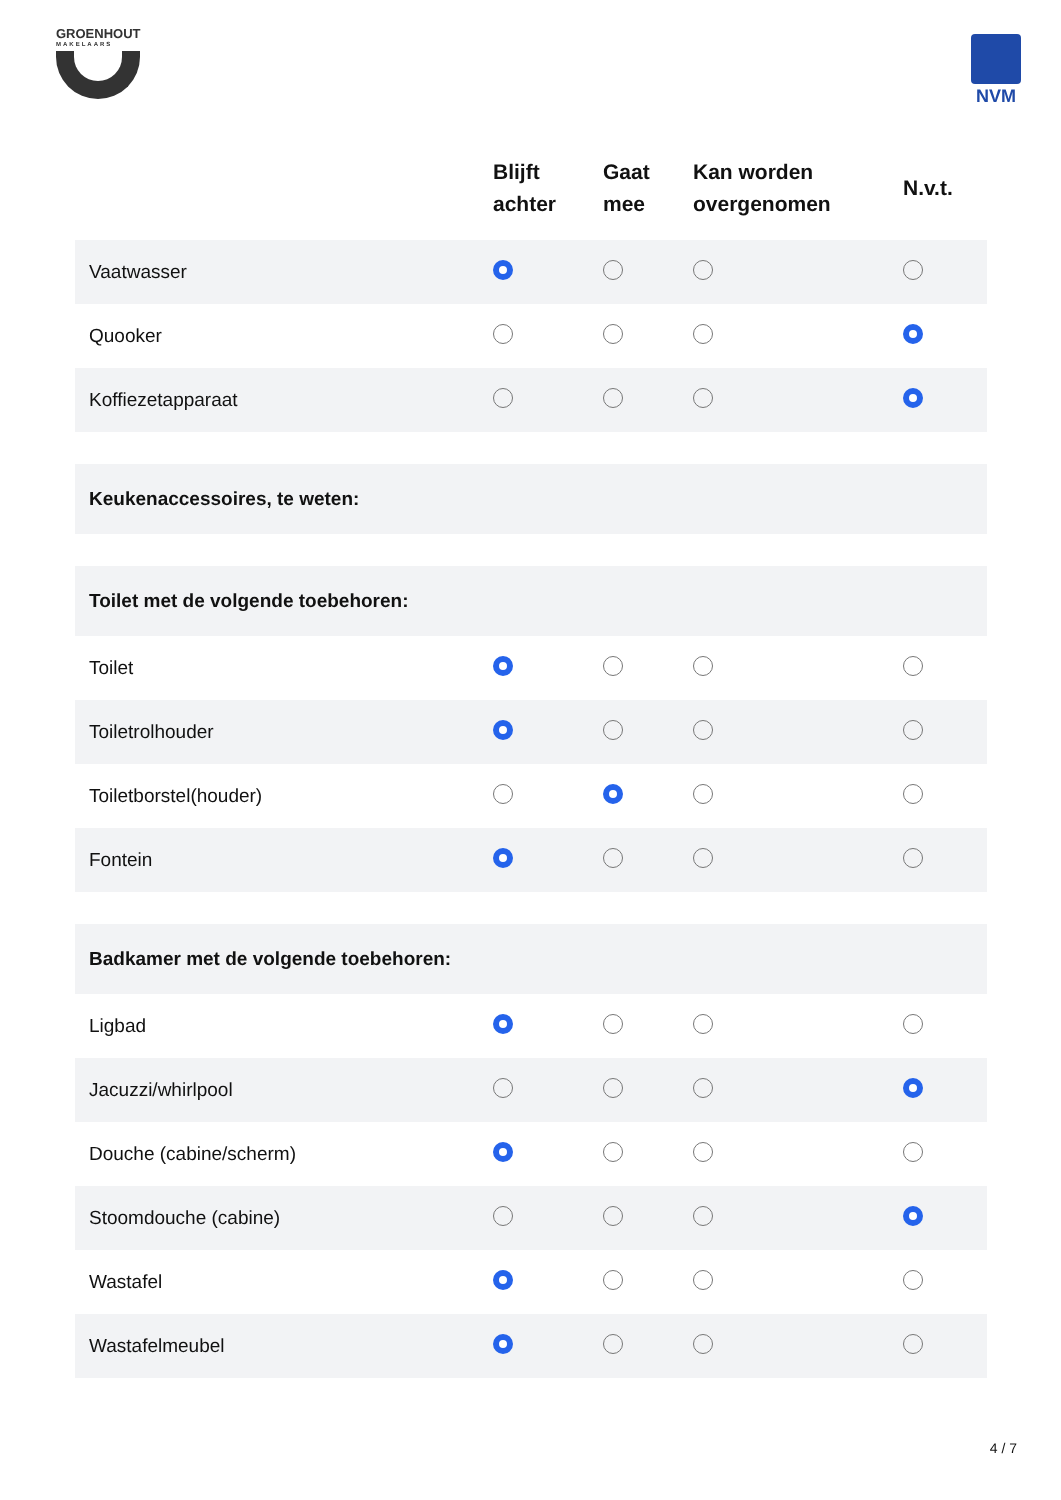GROENHOUT
MAKELAARS
NVM
| | Blijft achter | Gaat mee | Kan worden overgenomen | N.v.t. |
| --- | --- | --- | --- | --- |
| Vaatwasser | | | | |
| Quooker | | | | |
| Koffiezetapparaat | | | | |
| Keukenaccessoires, te weten: | | | | |
| Toilet met de volgende toebehoren: | | | | |
| Toilet | | | | |
| Toiletrolhouder | | | | |
| Toiletborstel(houder) | | | | |
| Fontein | | | | |
| Badkamer met de volgende toebehoren: | | | | |
| Ligbad | | | | |
| Jacuzzi/whirlpool | | | | |
| Douche (cabine/scherm) | | | | |
| Stoomdouche (cabine) | | | | |
| Wastafel | | | | |
| Wastafelmeubel | | | | |
4 / 7